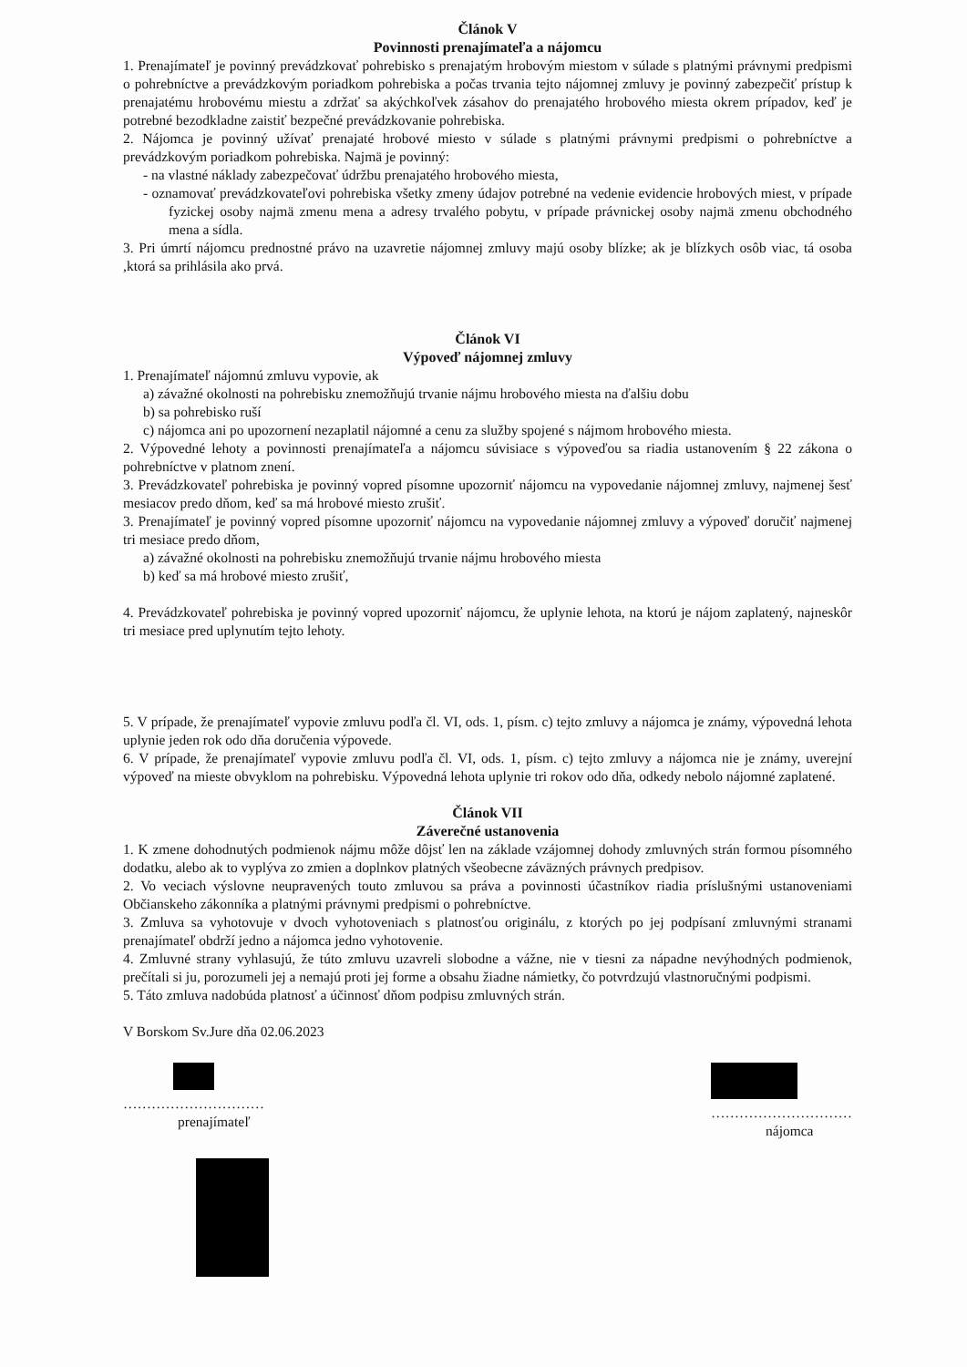Článok V
Povinnosti prenajímateľa a nájomcu
1. Prenajímateľ je povinný prevádzkovať pohrebisko s prenajatým hrobovým miestom v súlade s platnými právnymi predpismi o pohrebníctve a prevádzkovým poriadkom pohrebiska a počas trvania tejto nájomnej zmluvy je povinný zabezpečiť prístup k prenajatému hrobovému miestu a zdržať sa akýchkoľvek zásahov do prenajatého hrobového miesta okrem prípadov, keď je potrebné bezodkladne zaistiť bezpečné prevádzkovanie pohrebiska.
2. Nájomca je povinný užívať prenajaté hrobové miesto v súlade s platnými právnymi predpismi o pohrebníctve a prevádzkovým poriadkom pohrebiska. Najmä je povinný:
- na vlastné náklady zabezpečovať údržbu prenajatého hrobového miesta,
- oznamovať prevádzkovateľovi pohrebiska všetky zmeny údajov potrebné na vedenie evidencie hrobových miest, v prípade fyzickej osoby najmä zmenu mena a adresy trvalého pobytu, v prípade právnickej osoby najmä zmenu obchodného mena a sídla.
3. Pri úmrtí nájomcu prednostné právo na uzavretie nájomnej zmluvy majú osoby blízke; ak je blízkych osôb viac, tá osoba ,ktorá sa prihlásila ako prvá.
Článok VI
Výpoveď nájomnej zmluvy
1. Prenajímateľ nájomnú zmluvu vypovie, ak
a) závažné okolnosti na pohrebisku znemožňujú trvanie nájmu hrobového miesta na ďalšiu dobu
b) sa pohrebisko ruší
c) nájomca ani po upozornení nezaplatil nájomné a cenu za služby spojené s nájmom hrobového miesta.
2. Výpovedné lehoty a povinnosti prenajímateľa a nájomcu súvisiace s výpoveďou sa riadia ustanovením § 22 zákona o pohrebníctve v platnom znení.
3. Prevádzkovateľ pohrebiska je povinný vopred písomne upozorniť nájomcu na vypovedanie nájomnej zmluvy, najmenej šesť mesiacov predo dňom, keď sa má hrobové miesto zrušiť.
3. Prenajímateľ je povinný vopred písomne upozorniť nájomcu na vypovedanie nájomnej zmluvy a výpoveď doručiť najmenej tri mesiace predo dňom,
a) závažné okolnosti na pohrebisku znemožňujú trvanie nájmu hrobového miesta
b) keď sa má hrobové miesto zrušiť,
4. Prevádzkovateľ pohrebiska je povinný vopred upozorniť nájomcu, že uplynie lehota, na ktorú je nájom zaplatený, najneskôr tri mesiace pred uplynutím tejto lehoty.
5. V prípade, že prenajímateľ vypovie zmluvu podľa čl. VI, ods. 1, písm. c) tejto zmluvy a nájomca je známy, výpovedná lehota uplynie jeden rok odo dňa doručenia výpovede.
6. V prípade, že prenajímateľ vypovie zmluvu podľa čl. VI, ods. 1, písm. c) tejto zmluvy a nájomca nie je známy, uverejní výpoveď na mieste obvyklom na pohrebisku. Výpovedná lehota uplynie tri rokov odo dňa, odkedy nebolo nájomné zaplatené.
Článok VII
Záverečné ustanovenia
1. K zmene dohodnutých podmienok nájmu môže dôjsť len na základe vzájomnej dohody zmluvných strán formou písomného dodatku, alebo ak to vyplýva zo zmien a doplnkov platných všeobecne záväzných právnych predpisov.
2. Vo veciach výslovne neupravených touto zmluvou sa práva a povinnosti účastníkov riadia príslušnými ustanoveniami Občianskeho zákonníka a platnými právnymi predpismi o pohrebníctve.
3. Zmluva sa vyhotovuje v dvoch vyhotoveniach s platnosťou originálu, z ktorých po jej podpísaní zmluvnými stranami prenajímateľ obdrží jedno a nájomca jedno vyhotovenie.
4. Zmluvné strany vyhlasujú, že túto zmluvu uzavreli slobodne a vážne, nie v tiesni za nápadne nevýhodných podmienok, prečítali si ju, porozumeli jej a nemajú proti jej forme a obsahu žiadne námietky, čo potvrdzujú vlastnoručnými podpismi.
5. Táto zmluva nadobúda platnosť a účinnosť dňom podpisu zmluvných strán.
V Borskom Sv.Jure dňa 02.06.2023
…………………………
prenajímateľ
…………………………
nájomca